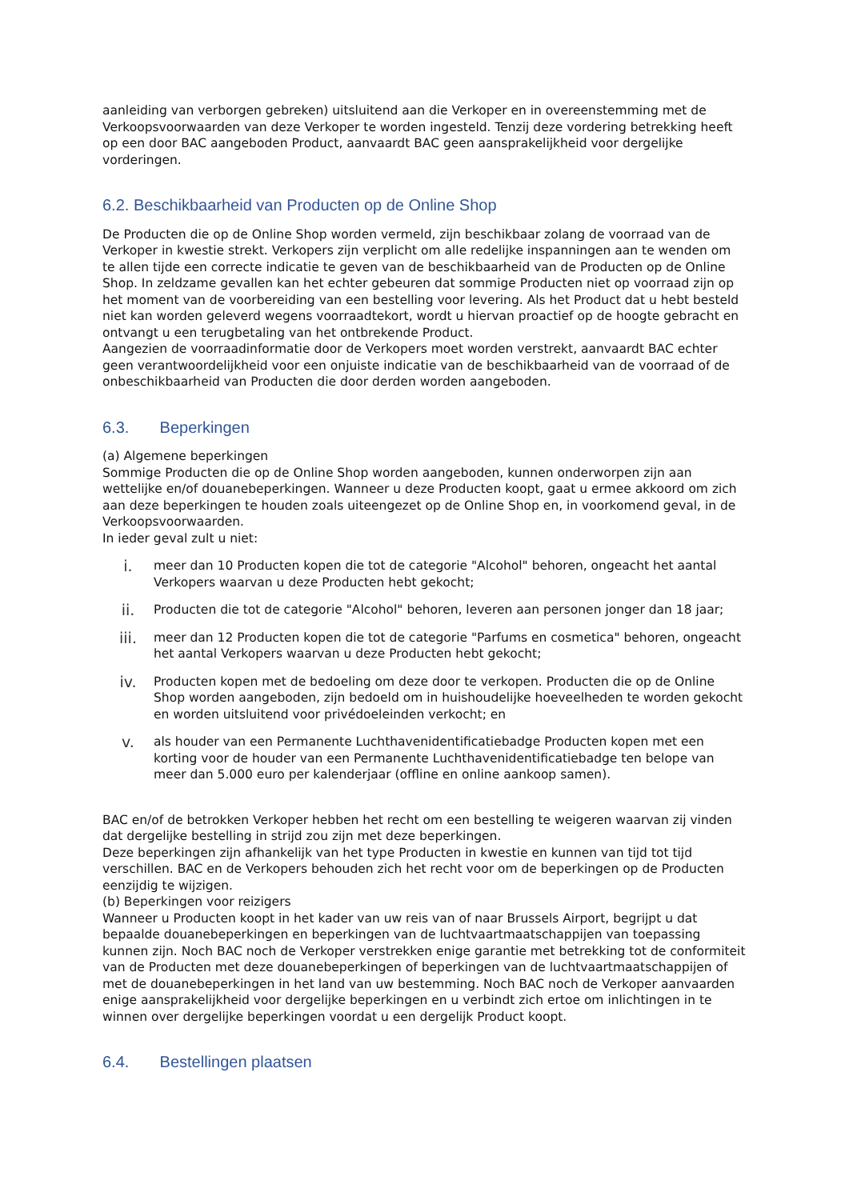aanleiding van verborgen gebreken) uitsluitend aan die Verkoper en in overeenstemming met de Verkoopsvoorwaarden van deze Verkoper te worden ingesteld. Tenzij deze vordering betrekking heeft op een door BAC aangeboden Product, aanvaardt BAC geen aansprakelijkheid voor dergelijke vorderingen.
6.2. Beschikbaarheid van Producten op de Online Shop
De Producten die op de Online Shop worden vermeld, zijn beschikbaar zolang de voorraad van de Verkoper in kwestie strekt. Verkopers zijn verplicht om alle redelijke inspanningen aan te wenden om te allen tijde een correcte indicatie te geven van de beschikbaarheid van de Producten op de Online Shop. In zeldzame gevallen kan het echter gebeuren dat sommige Producten niet op voorraad zijn op het moment van de voorbereiding van een bestelling voor levering. Als het Product dat u hebt besteld niet kan worden geleverd wegens voorraadtekort, wordt u hiervan proactief op de hoogte gebracht en ontvangt u een terugbetaling van het ontbrekende Product.
Aangezien de voorraadinformatie door de Verkopers moet worden verstrekt, aanvaardt BAC echter geen verantwoordelijkheid voor een onjuiste indicatie van de beschikbaarheid van de voorraad of de onbeschikbaarheid van Producten die door derden worden aangeboden.
6.3. Beperkingen
(a) Algemene beperkingen
Sommige Producten die op de Online Shop worden aangeboden, kunnen onderworpen zijn aan wettelijke en/of douanebeperkingen. Wanneer u deze Producten koopt, gaat u ermee akkoord om zich aan deze beperkingen te houden zoals uiteengezet op de Online Shop en, in voorkomend geval, in de Verkoopsvoorwaarden.
In ieder geval zult u niet:
i.
meer dan 10 Producten kopen die tot de categorie "Alcohol" behoren, ongeacht het aantal Verkopers waarvan u deze Producten hebt gekocht;
ii.
Producten die tot de categorie "Alcohol" behoren, leveren aan personen jonger dan 18 jaar;
iii.
meer dan 12 Producten kopen die tot de categorie "Parfums en cosmetica" behoren, ongeacht het aantal Verkopers waarvan u deze Producten hebt gekocht;
iv.
Producten kopen met de bedoeling om deze door te verkopen. Producten die op de Online Shop worden aangeboden, zijn bedoeld om in huishoudelijke hoeveelheden te worden gekocht en worden uitsluitend voor privédoeleinden verkocht; en
v.
als houder van een Permanente Luchthavenidentificatiebadge Producten kopen met een korting voor de houder van een Permanente Luchthavenidentificatiebadge ten belope van meer dan 5.000 euro per kalenderjaar (offline en online aankoop samen).
BAC en/of de betrokken Verkoper hebben het recht om een bestelling te weigeren waarvan zij vinden dat dergelijke bestelling in strijd zou zijn met deze beperkingen.
Deze beperkingen zijn afhankelijk van het type Producten in kwestie en kunnen van tijd tot tijd verschillen. BAC en de Verkopers behouden zich het recht voor om de beperkingen op de Producten eenzijdig te wijzigen.
(b) Beperkingen voor reizigers
Wanneer u Producten koopt in het kader van uw reis van of naar Brussels Airport, begrijpt u dat bepaalde douanebeperkingen en beperkingen van de luchtvaartmaatschappijen van toepassing kunnen zijn. Noch BAC noch de Verkoper verstrekken enige garantie met betrekking tot de conformiteit van de Producten met deze douanebeperkingen of beperkingen van de luchtvaartmaatschappijen of met de douanebeperkingen in het land van uw bestemming. Noch BAC noch de Verkoper aanvaarden enige aansprakelijkheid voor dergelijke beperkingen en u verbindt zich ertoe om inlichtingen in te winnen over dergelijke beperkingen voordat u een dergelijk Product koopt.
6.4. Bestellingen plaatsen